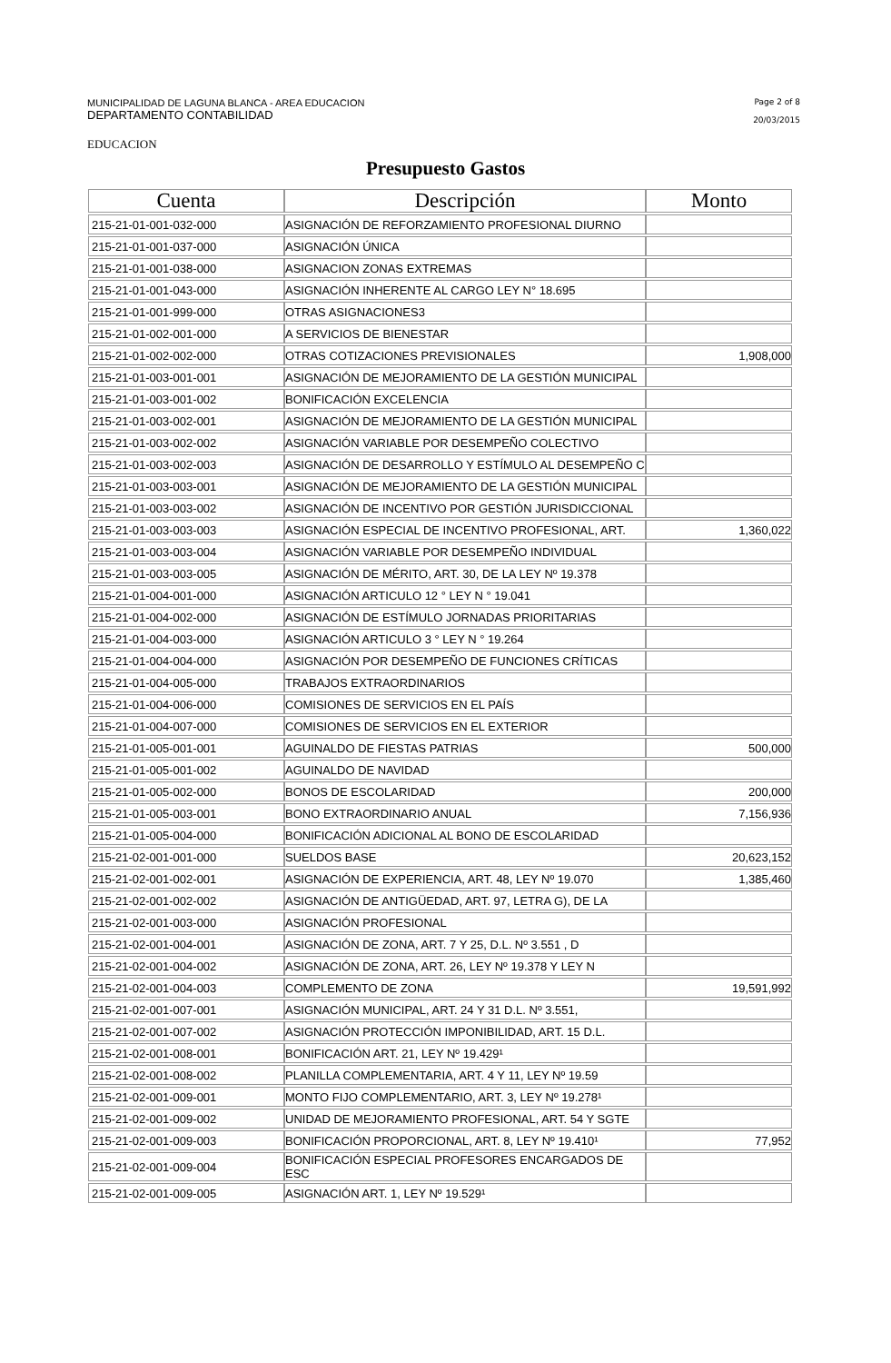MUNICIPALIDAD DE LAGUNA BLANCA - AREA EDUCACION
DEPARTAMENTO CONTABILIDAD
Page 2 of 8
20/03/2015
EDUCACION
Presupuesto Gastos
| Cuenta | Descripción | Monto |
| --- | --- | --- |
| 215-21-01-001-032-000 | ASIGNACIÓN DE REFORZAMIENTO PROFESIONAL DIURNO | |
| 215-21-01-001-037-000 | ASIGNACIÓN ÚNICA | |
| 215-21-01-001-038-000 | ASIGNACION ZONAS EXTREMAS | |
| 215-21-01-001-043-000 | ASIGNACIÓN INHERENTE AL CARGO LEY N° 18.695 | |
| 215-21-01-001-999-000 | OTRAS ASIGNACIONES3 | |
| 215-21-01-002-001-000 | A SERVICIOS DE BIENESTAR | |
| 215-21-01-002-002-000 | OTRAS COTIZACIONES PREVISIONALES | 1,908,000 |
| 215-21-01-003-001-001 | ASIGNACIÓN DE MEJORAMIENTO DE LA GESTIÓN MUNICIPAL | |
| 215-21-01-003-001-002 | BONIFICACIÓN EXCELENCIA | |
| 215-21-01-003-002-001 | ASIGNACIÓN DE MEJORAMIENTO DE LA GESTIÓN MUNICIPAL | |
| 215-21-01-003-002-002 | ASIGNACIÓN VARIABLE POR DESEMPEÑO COLECTIVO | |
| 215-21-01-003-002-003 | ASIGNACIÓN DE DESARROLLO Y ESTÍMULO AL DESEMPEÑO C | |
| 215-21-01-003-003-001 | ASIGNACIÓN DE MEJORAMIENTO DE LA GESTIÓN MUNICIPAL | |
| 215-21-01-003-003-002 | ASIGNACIÓN DE INCENTIVO POR GESTIÓN JURISDICCIONAL | |
| 215-21-01-003-003-003 | ASIGNACIÓN ESPECIAL DE INCENTIVO PROFESIONAL, ART. | 1,360,022 |
| 215-21-01-003-003-004 | ASIGNACIÓN VARIABLE POR DESEMPEÑO INDIVIDUAL | |
| 215-21-01-003-003-005 | ASIGNACIÓN DE MÉRITO, ART. 30, DE LA LEY Nº 19.378 | |
| 215-21-01-004-001-000 | ASIGNACIÓN ARTICULO 12 ° LEY N ° 19.041 | |
| 215-21-01-004-002-000 | ASIGNACIÓN DE ESTÍMULO JORNADAS PRIORITARIAS | |
| 215-21-01-004-003-000 | ASIGNACIÓN ARTICULO 3 ° LEY N ° 19.264 | |
| 215-21-01-004-004-000 | ASIGNACIÓN POR DESEMPEÑO DE FUNCIONES CRÍTICAS | |
| 215-21-01-004-005-000 | TRABAJOS EXTRAORDINARIOS | |
| 215-21-01-004-006-000 | COMISIONES DE SERVICIOS EN EL PAÍS | |
| 215-21-01-004-007-000 | COMISIONES DE SERVICIOS EN EL EXTERIOR | |
| 215-21-01-005-001-001 | AGUINALDO DE FIESTAS PATRIAS | 500,000 |
| 215-21-01-005-001-002 | AGUINALDO DE NAVIDAD | |
| 215-21-01-005-002-000 | BONOS DE ESCOLARIDAD | 200,000 |
| 215-21-01-005-003-001 | BONO EXTRAORDINARIO ANUAL | 7,156,936 |
| 215-21-01-005-004-000 | BONIFICACIÓN ADICIONAL AL BONO DE ESCOLARIDAD | |
| 215-21-02-001-001-000 | SUELDOS BASE | 20,623,152 |
| 215-21-02-001-002-001 | ASIGNACIÓN DE EXPERIENCIA, ART. 48, LEY Nº 19.070 | 1,385,460 |
| 215-21-02-001-002-002 | ASIGNACIÓN DE ANTIGÜEDAD, ART. 97, LETRA G), DE LA | |
| 215-21-02-001-003-000 | ASIGNACIÓN PROFESIONAL | |
| 215-21-02-001-004-001 | ASIGNACIÓN DE ZONA, ART. 7 Y 25, D.L. Nº 3.551 , D | |
| 215-21-02-001-004-002 | ASIGNACIÓN DE ZONA, ART. 26, LEY Nº 19.378 Y LEY N | |
| 215-21-02-001-004-003 | COMPLEMENTO DE ZONA | 19,591,992 |
| 215-21-02-001-007-001 | ASIGNACIÓN MUNICIPAL, ART. 24 Y 31 D.L. Nº 3.551, | |
| 215-21-02-001-007-002 | ASIGNACIÓN PROTECCIÓN IMPONIBILIDAD, ART. 15 D.L. | |
| 215-21-02-001-008-001 | BONIFICACIÓN ART. 21, LEY Nº 19.429¹ | |
| 215-21-02-001-008-002 | PLANILLA COMPLEMENTARIA, ART. 4 Y 11, LEY Nº 19.59 | |
| 215-21-02-001-009-001 | MONTO FIJO COMPLEMENTARIO, ART. 3, LEY Nº 19.278¹ | |
| 215-21-02-001-009-002 | UNIDAD DE MEJORAMIENTO PROFESIONAL, ART. 54 Y SGTE | |
| 215-21-02-001-009-003 | BONIFICACIÓN PROPORCIONAL, ART. 8, LEY Nº 19.410¹ | 77,952 |
| 215-21-02-001-009-004 | BONIFICACIÓN ESPECIAL PROFESORES ENCARGADOS DE ESC | |
| 215-21-02-001-009-005 | ASIGNACIÓN ART. 1, LEY Nº 19.529¹ | |